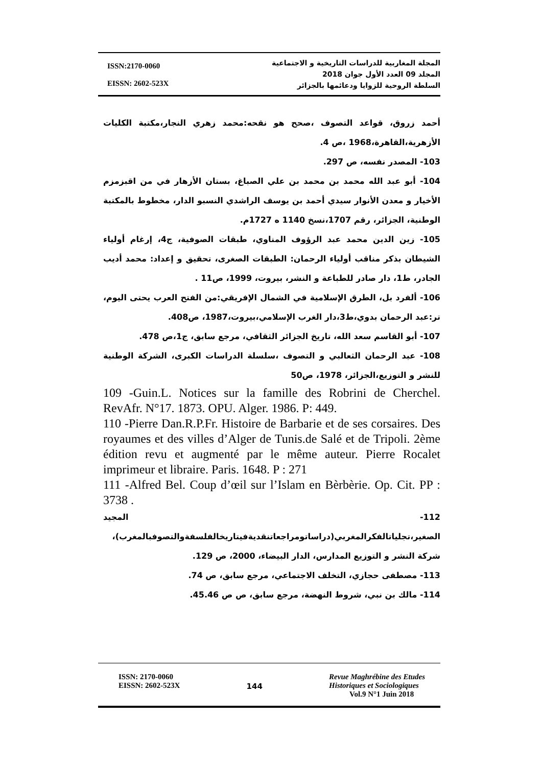ISSN:2170-0060
EISSN: 2602-523X
المجلة المغاربية للدراسات التاريخية و الاجتماعية
المجلد 09 العدد الأول جوان 2018
السلطة الروحية للزوايا ودعائمها بالجزائر
أحمد زروق، قواعد التصوف ،صحح هو نقحه:محمد زهري النجار،مكتبة الكليات الأزهرية،القاهرة،1968 ،ص 4.
103- المصدر نفسه، ص 297.
104- أبو عبد الله محمد بن محمد بن علي الصباغ، بستان الأزهار في من اقبزمزم الأخيار و معدن الأنوار سيدي أحمد بن يوسف الراشدي النسبو الدار، مخطوط بالمكتبة الوطنية، الجزائر، رقم 1707،نسخ 1140 ه 1727م.
105- زين الدين محمد عبد الرؤوف المناوي، طبقات الصوفية، ج4، إرغام أولياء الشيطان بذكر مناقب أولياء الرحمان: الطبقات الصغرى، تحقيق و إعداد: محمد أديب الجادر، ط1، دار صادر للطباعة و النشر، بيروت، 1999، ص11 .
106- ألفرد بل، الطرق الإسلامية في الشمال الإفريقي:من الفتح العرب يحتى اليوم، تر:عبد الرحمان بدوي،ط3،دار الغرب الإسلامي،بيروت،1987، ص408.
107- أبو القاسم سعد الله، تاريخ الجزائر الثقافي، مرجع سابق، ج1،ص 478.
108- عبد الرحمان الثعالبي و التصوف ،سلسلة الدراسات الكبرى، الشركة الوطنية للنشر و التوزيع،الجزائر، 1978، ص50
109 -Guin.L. Notices sur la famille des Robrini de Cherchel. RevAfr. N°17. 1873. OPU. Alger. 1986. P: 449.
110 -Pierre Dan.R.P.Fr. Histoire de Barbarie et de ses corsaires. Des royaumes et des villes d’Alger de Tunis.de Salé et de Tripoli. 2ème édition revu et augmenté par le même auteur. Pierre Rocalet imprimeur et libraire. Paris. 1648. P : 271
111 -Alfred Bel. Coup d’œil sur l’Islam en Bèrbèrie. Op. Cit. PP : 3738 .
112- المجيد الصغير،تجلياتالفكرالمغربي(دراساتومراجعاتنقديةفيتاريخالفلسفةوالتصوفبالمغرب)، شركة النشر و التوزيع المدارس، الدار البيضاء، 2000، ص 129.
113- مصطفى حجازي، التخلف الاجتماعي، مرجع سابق، ص 74.
114- مالك بن نبي، شروط النهضة، مرجع سابق، ص ص 45.46.
ISSN: 2170-0060
EISSN: 2602-523X
144
Revue Maghrébine des Etudes
Historiques et Sociologiques
Vol.9 N°1 Juin 2018